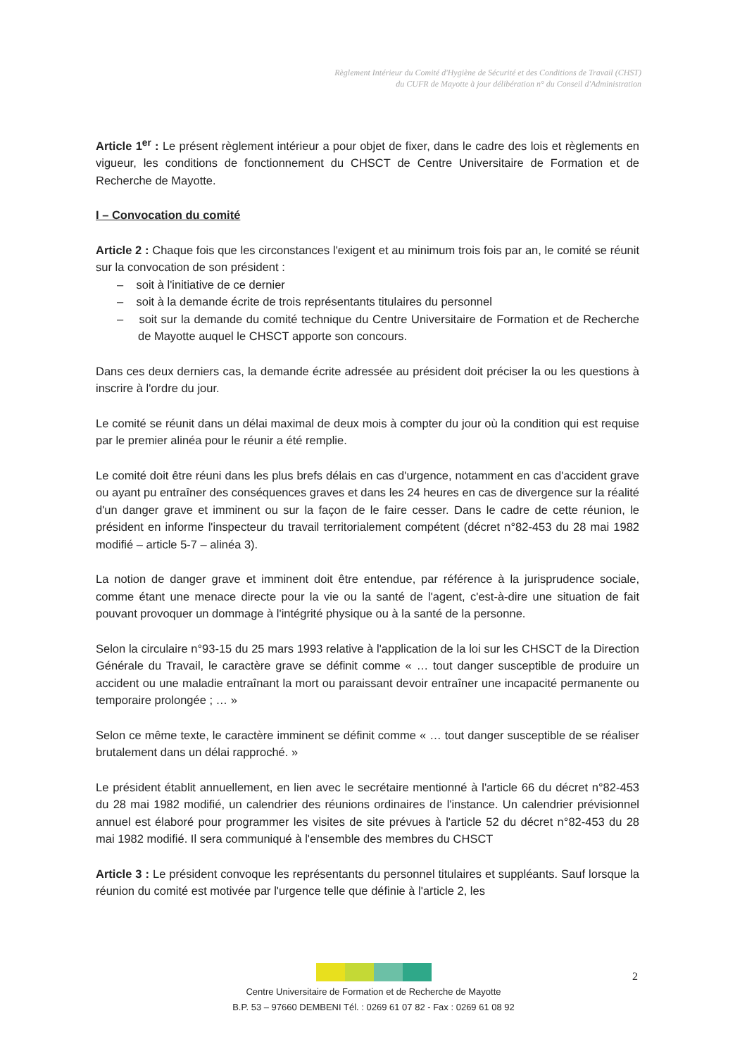Règlement Intérieur du Comité d'Hygiène de Sécurité et des Conditions de Travail (CHST)
du CUFR de Mayotte à jour délibération n° du Conseil d'Administration
Article 1<sup>er</sup> : Le présent règlement intérieur a pour objet de fixer, dans le cadre des lois et règlements en vigueur, les conditions de fonctionnement du CHSCT de Centre Universitaire de Formation et de Recherche de Mayotte.
I – Convocation du comité
Article 2 : Chaque fois que les circonstances l'exigent et au minimum trois fois par an, le comité se réunit sur la convocation de son président :
– soit à l'initiative de ce dernier
– soit à la demande écrite de trois représentants titulaires du personnel
– soit sur la demande du comité technique du Centre Universitaire de Formation et de Recherche de Mayotte auquel le CHSCT apporte son concours.
Dans ces deux derniers cas, la demande écrite adressée au président doit préciser la ou les questions à inscrire à l'ordre du jour.
Le comité se réunit dans un délai maximal de deux mois à compter du jour où la condition qui est requise par le premier alinéa pour le réunir a été remplie.
Le comité doit être réuni dans les plus brefs délais en cas d'urgence, notamment en cas d'accident grave ou ayant pu entraîner des conséquences graves et dans les 24 heures en cas de divergence sur la réalité d'un danger grave et imminent ou sur la façon de le faire cesser. Dans le cadre de cette réunion, le président en informe l'inspecteur du travail territorialement compétent (décret n°82-453 du 28 mai 1982 modifié – article 5-7 – alinéa 3).
La notion de danger grave et imminent doit être entendue, par référence à la jurisprudence sociale, comme étant une menace directe pour la vie ou la santé de l'agent, c'est-à-dire une situation de fait pouvant provoquer un dommage à l'intégrité physique ou à la santé de la personne.
Selon la circulaire n°93-15 du 25 mars 1993 relative à l'application de la loi sur les CHSCT de la Direction Générale du Travail, le caractère grave se définit comme « … tout danger susceptible de produire un accident ou une maladie entraînant la mort ou paraissant devoir entraîner une incapacité permanente ou temporaire prolongée ; … »
Selon ce même texte, le caractère imminent se définit comme « … tout danger susceptible de se réaliser brutalement dans un délai rapproché. »
Le président établit annuellement, en lien avec le secrétaire mentionné à l'article 66 du décret n°82-453 du 28 mai 1982 modifié, un calendrier des réunions ordinaires de l'instance. Un calendrier prévisionnel annuel est élaboré pour programmer les visites de site prévues à l'article 52 du décret n°82-453 du 28 mai 1982 modifié. Il sera communiqué à l'ensemble des membres du CHSCT
Article 3 : Le président convoque les représentants du personnel titulaires et suppléants. Sauf lorsque la réunion du comité est motivée par l'urgence telle que définie à l'article 2, les
2
Centre Universitaire de Formation et de Recherche de Mayotte
B.P. 53 – 97660 DEMBENI Tél. : 0269 61 07 82 - Fax : 0269 61 08 92